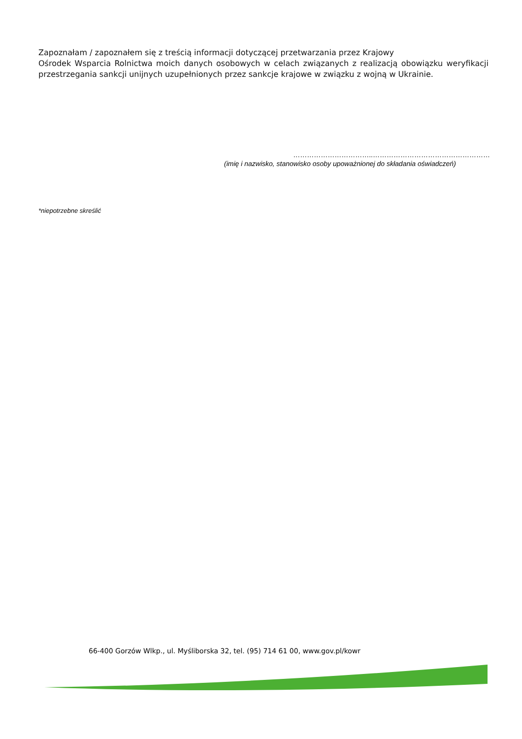Zapoznałam / zapoznałem się z treścią informacji dotyczącej przetwarzania przez Krajowy
Ośrodek Wsparcia Rolnictwa moich danych osobowych w celach związanych z realizacją obowiązku weryfikacji przestrzegania sankcji unijnych uzupełnionych przez sankcje krajowe w związku z wojną w Ukrainie.
……………………………..……………………………………………
(imię i nazwisko, stanowisko osoby upoważnionej do składania oświadczeń)
*niepotrzebne skreślić
66-400 Gorzów Wlkp., ul. Myśliborska 32, tel. (95) 714 61 00, www.gov.pl/kowr